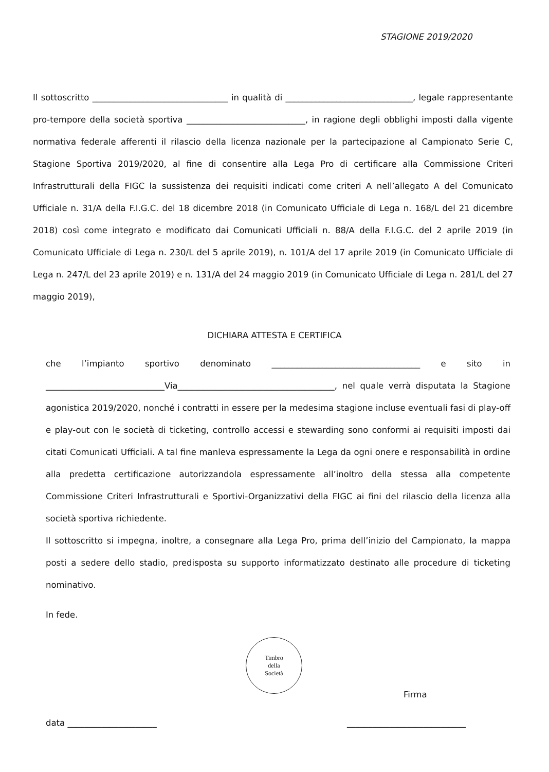STAGIONE 2019/2020
Il sottoscritto ________________________________ in qualità di ______________________________, legale rappresentante pro-tempore della società sportiva ____________________________, in ragione degli obblighi imposti dalla vigente normativa federale afferenti il rilascio della licenza nazionale per la partecipazione al Campionato Serie C, Stagione Sportiva 2019/2020, al fine di consentire alla Lega Pro di certificare alla Commissione Criteri Infrastrutturali della FIGC la sussistenza dei requisiti indicati come criteri A nell’allegato A del Comunicato Ufficiale n. 31/A della F.I.G.C. del 18 dicembre 2018 (in Comunicato Ufficiale di Lega n. 168/L del 21 dicembre 2018) così come integrato e modificato dai Comunicati Ufficiali n. 88/A della F.I.G.C. del 2 aprile 2019 (in Comunicato Ufficiale di Lega n. 230/L del 5 aprile 2019), n. 101/A del 17 aprile 2019 (in Comunicato Ufficiale di Lega n. 247/L del 23 aprile 2019) e n. 131/A del 24 maggio 2019 (in Comunicato Ufficiale di Lega n. 281/L del 27 maggio 2019),
DICHIARA ATTESTA E CERTIFICA
che l’impianto sportivo denominato ___________________________________ e sito in ____________________________Via_____________________________________, nel quale verrà disputata la Stagione agonistica 2019/2020, nonché i contratti in essere per la medesima stagione incluse eventuali fasi di play-off e play-out con le società di ticketing, controllo accessi e stewarding sono conformi ai requisiti imposti dai citati Comunicati Ufficiali. A tal fine manleva espressamente la Lega da ogni onere e responsabilità in ordine alla predetta certificazione autorizzandola espressamente all’inoltro della stessa alla competente Commissione Criteri Infrastrutturali e Sportivi-Organizzativi della FIGC ai fini del rilascio della licenza alla società sportiva richiedente.
Il sottoscritto si impegna, inoltre, a consegnare alla Lega Pro, prima dell’inizio del Campionato, la mappa posti a sedere dello stadio, predisposta su supporto informatizzato destinato alle procedure di ticketing nominativo.
In fede.
Timbro
della
Società
Firma
data _____________________ ____________________________